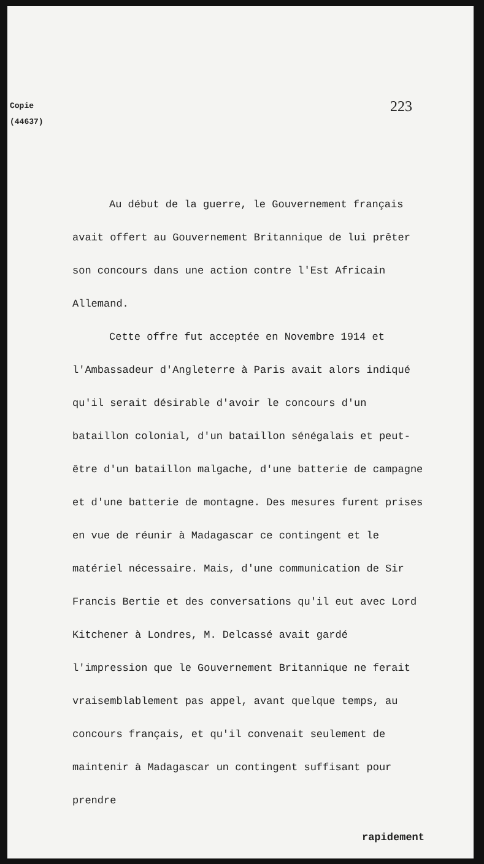Copie
(44637)
223
Au début de la guerre, le Gouvernement français avait offert au Gouvernement Britannique de lui prêter son concours dans une action contre l'Est Africain Allemand.
Cette offre fut acceptée en Novembre 1914 et l'Ambassadeur d'Angleterre à Paris avait alors indiqué qu'il serait désirable d'avoir le concours d'un bataillon colonial, d'un bataillon sénégalais et peut-être d'un bataillon malgache, d'une batterie de campagne et d'une batterie de montagne. Des mesures furent prises en vue de réunir à Madagascar ce contingent et le matériel nécessaire. Mais, d'une communication de Sir Francis Bertie et des conversations qu'il eut avec Lord Kitchener à Londres, M. Delcassé avait gardé l'impression que le Gouvernement Britannique ne ferait vraisemblablement pas appel, avant quelque temps, au concours français, et qu'il convenait seulement de maintenir à Madagascar un contingent suffisant pour prendre
rapidement